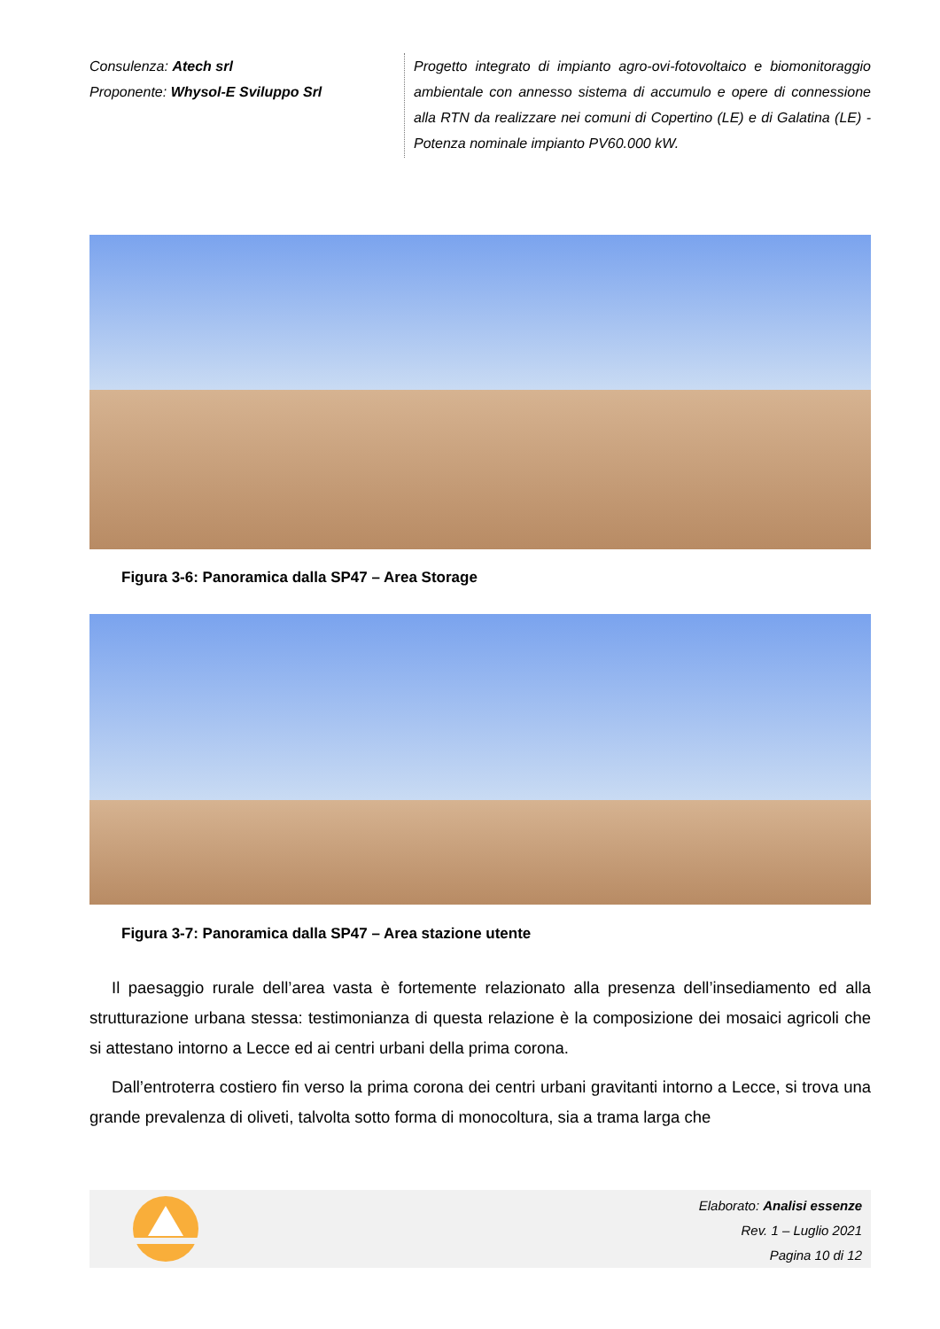Consulenza: Atech srl
Proponente: Whysol-E Sviluppo Srl
Progetto integrato di impianto agro-ovi-fotovoltaico e biomonitoraggio ambientale con annesso sistema di accumulo e opere di connessione alla RTN da realizzare nei comuni di Copertino (LE) e di Galatina (LE) - Potenza nominale impianto PV60.000 kW.
Figura 3-6: Panoramica dalla SP47 – Area Storage
Figura 3-7: Panoramica dalla SP47 – Area stazione utente
Il paesaggio rurale dell’area vasta è fortemente relazionato alla presenza dell’insediamento ed alla strutturazione urbana stessa: testimonianza di questa relazione è la composizione dei mosaici agricoli che si attestano intorno a Lecce ed ai centri urbani della prima corona.
Dall’entroterra costiero fin verso la prima corona dei centri urbani gravitanti intorno a Lecce, si trova una grande prevalenza di oliveti, talvolta sotto forma di monocoltura, sia a trama larga che
Elaborato: Analisi essenze
Rev. 1 – Luglio 2021
Pagina 10 di 12